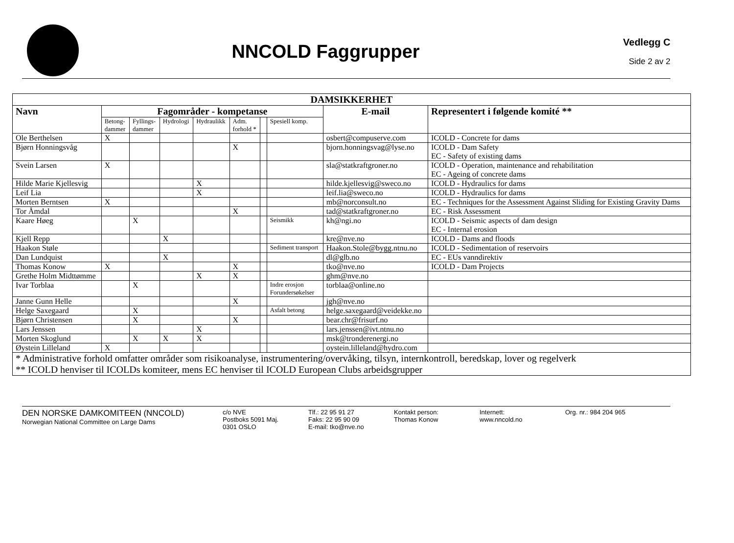NNCOLD Faggrupper
Vedlegg C
Side 2 av 2
| DAMSIKKERHET | | | | | | | | | |
| --- | --- | --- | --- | --- | --- | --- | --- | --- | --- |
| Navn | Fagområder - kompetanse | | | | | | | E-mail | Representert i følgende komité ** |
| | Betong- dammer | Fyllings- dammer | Hydrologi | Hydraulikk | Adm. forhold * | | Spesiell komp. | | |
| Ole Berthelsen | X | | | | | | | osbert@compuserve.com | ICOLD - Concrete for dams |
| Bjørn Honningsvåg | | | | | X | | | bjorn.honningsvag@lyse.no | ICOLD - Dam Safety EC - Safety of existing dams |
| Svein Larsen | X | | | | | | | sla@statkraftgroner.no | ICOLD - Operation, maintenance and rehabilitation EC - Ageing of concrete dams |
| Hilde Marie Kjellesvig | | | | X | | | | hilde.kjellesvig@sweco.no | ICOLD - Hydraulics for dams |
| Leif Lia | | | | X | | | | leif.lia@sweco.no | ICOLD - Hydraulics for dams |
| Morten Berntsen | X | | | | | | | mb@norconsult.no | EC - Techniques for the Assessment Against Sliding for Existing Gravity Dams |
| Tor Åmdal | | | | | X | | | tad@statkraftgroner.no | EC - Risk Assessment |
| Kaare Høeg | | X | | | | | Seismikk | kh@ngi.no | ICOLD - Seismic aspects of dam design EC - Internal erosion |
| Kjell Repp | | | X | | | | | kre@nve.no | ICOLD - Dams and floods |
| Haakon Støle | | | | | | | Sediment transport | Haakon.Stole@bygg.ntnu.no | ICOLD - Sedimentation of reservoirs |
| Dan Lundquist | | | X | | | | | dl@glb.no | EC - EUs vanndirektiv |
| Thomas Konow | X | | | | X | | | tko@nve.no | ICOLD - Dam Projects |
| Grethe Holm Midttømme | | | | X | X | | | ghm@nve.no | |
| Ivar Torblaa | | X | | | | | Indre erosjon Forundersøkelser | torblaa@online.no | |
| Janne Gunn Helle | | | | | X | | | jgh@nve.no | |
| Helge Saxegaard | | X | | | | | Asfalt betong | helge.saxegaard@veidekke.no | |
| Bjørn Christensen | | X | | | X | | | bear.chr@frisurf.no | |
| Lars Jenssen | | | | X | | | | lars.jenssen@ivt.ntnu.no | |
| Morten Skoglund | | X | X | X | | | | msk@tronderenergi.no | |
| Øystein Lilleland | X | | | | | | | oystein.lilleland@hydro.com | |
| * Administrative forhold omfatter områder som risikoanalyse, instrumentering/overvåking, tilsyn, internkontroll, beredskap, lover og regelverk ** ICOLD henviser til ICOLDs komiteer, mens EC henviser til ICOLD European Clubs arbeidsgrupper | | | | | | | | | |
DEN NORSKE DAMKOMITEEN (NNCOLD)
Norwegian National Committee on Large Dams
c/o NVE
Postboks 5091 Maj.
0301 OSLO
Tlf.: 22 95 91 27
Faks: 22 95 90 09
E-mail: tko@nve.no
Kontakt person:
Thomas Konow
Internett:
www.nncold.no
Org. nr.: 984 204 965